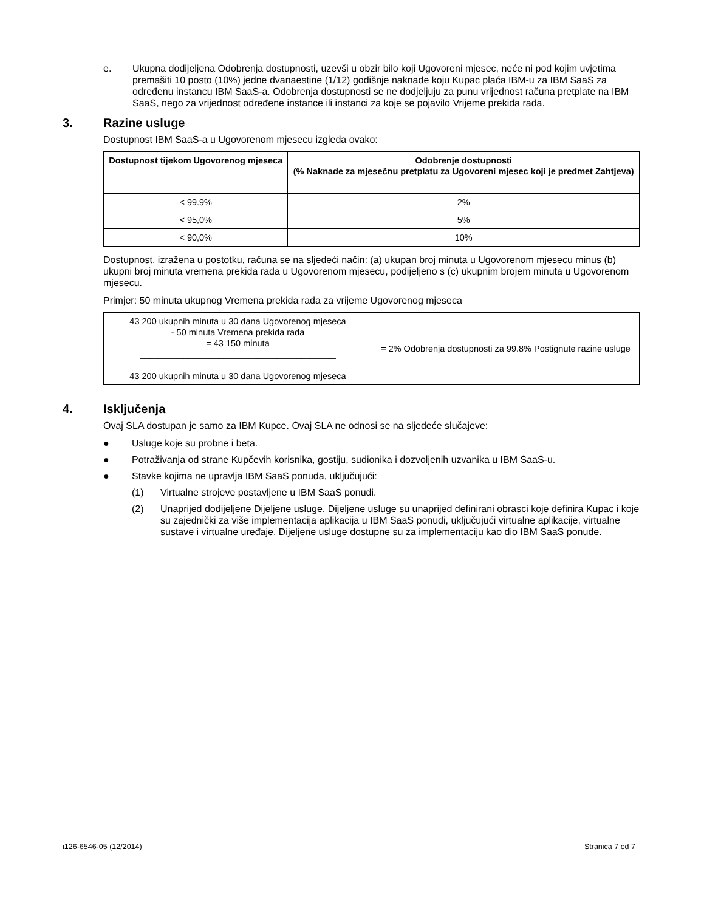e. Ukupna dodijeljena Odobrenja dostupnosti, uzevši u obzir bilo koji Ugovoreni mjesec, neće ni pod kojim uvjetima premašiti 10 posto (10%) jedne dvanaestine (1/12) godišnje naknade koju Kupac plaća IBM-u za IBM SaaS za određenu instancu IBM SaaS-a. Odobrenja dostupnosti se ne dodjeljuju za punu vrijednost računa pretplate na IBM SaaS, nego za vrijednost određene instance ili instanci za koje se pojavilo Vrijeme prekida rada.
3. Razine usluge
Dostupnost IBM SaaS-a u Ugovorenom mjesecu izgleda ovako:
| Dostupnost tijekom Ugovorenog mjeseca | Odobrenje dostupnosti (% Naknade za mjesečnu pretplatu za Ugovoreni mjesec koji je predmet Zahtjeva) |
| --- | --- |
| < 99.9% | 2% |
| < 95,0% | 5% |
| < 90,0% | 10% |
Dostupnost, izražena u postotku, računa se na sljedeći način: (a) ukupan broj minuta u Ugovorenom mjesecu minus (b) ukupni broj minuta vremena prekida rada u Ugovorenom mjesecu, podijeljeno s (c) ukupnim brojem minuta u Ugovorenom mjesecu.
Primjer: 50 minuta ukupnog Vremena prekida rada za vrijeme Ugovorenog mjeseca
| 43 200 ukupnih minuta u 30 dana Ugovorenog mjeseca - 50 minuta Vremena prekida rada = 43 150 minuta ________________________________________ 43 200 ukupnih minuta u 30 dana Ugovorenog mjeseca | = 2% Odobrenja dostupnosti za 99.8% Postignute razine usluge |
4. Isključenja
Ovaj SLA dostupan je samo za IBM Kupce. Ovaj SLA ne odnosi se na sljedeće slučajeve:
● Usluge koje su probne i beta.
● Potraživanja od strane Kupčevih korisnika, gostiju, sudionika i dozvoljenih uzvanika u IBM SaaS-u.
● Stavke kojima ne upravlja IBM SaaS ponuda, uključujući:
(1) Virtualne strojeve postavljene u IBM SaaS ponudi.
(2) Unaprijed dodijeljene Dijeljene usluge. Dijeljene usluge su unaprijed definirani obrasci koje definira Kupac i koje su zajednički za više implementacija aplikacija u IBM SaaS ponudi, uključujući virtualne aplikacije, virtualne sustave i virtualne uređaje. Dijeljene usluge dostupne su za implementaciju kao dio IBM SaaS ponude.
i126-6546-05 (12/2014) Stranica 7 od 7